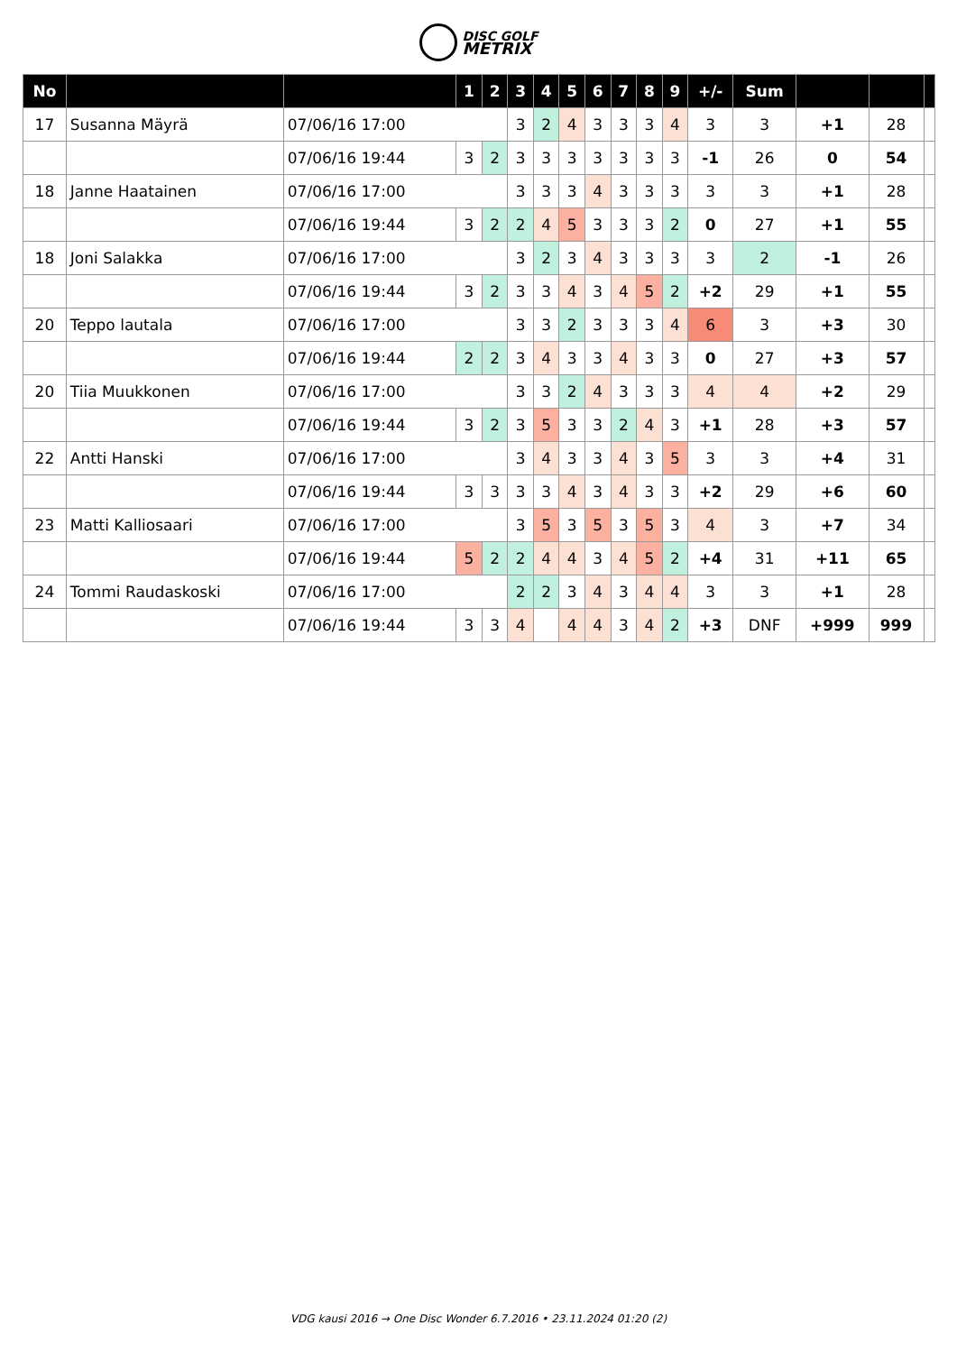DISC GOLF
METRIX
| No | | | | 1 | 2 | 3 | 4 | 5 | 6 | 7 | 8 | 9 | +/- | Sum | | | |
| --- | --- | --- | --- | --- | --- | --- | --- | --- | --- | --- | --- | --- | --- | --- | --- | --- | --- |
| 17 | Susanna Mäyrä | | 07/06/16 17:00 | | | 3 | 2 | 4 | 3 | 3 | 3 | 4 | 3 | 3 | +1 | 28 | |
| | | 07/06/16 19:44 | | 3 | 2 | 3 | 3 | 3 | 3 | 3 | 3 | 3 | -1 | 26 | 0 | 54 | |
| 18 | Janne Haatainen | | 07/06/16 17:00 | | | 3 | 3 | 3 | 4 | 3 | 3 | 3 | 3 | 3 | +1 | 28 | |
| | | 07/06/16 19:44 | | 3 | 2 | 2 | 4 | 5 | 3 | 3 | 3 | 2 | 0 | 27 | +1 | 55 | |
| 18 | Joni Salakka | | 07/06/16 17:00 | | | 3 | 2 | 3 | 4 | 3 | 3 | 3 | 3 | 2 | -1 | 26 | |
| | | 07/06/16 19:44 | | 3 | 2 | 3 | 3 | 4 | 3 | 4 | 5 | 2 | +2 | 29 | +1 | 55 | |
| 20 | Teppo lautala | | 07/06/16 17:00 | | | 3 | 3 | 2 | 3 | 3 | 3 | 4 | 6 | 3 | +3 | 30 | |
| | | 07/06/16 19:44 | | 2 | 2 | 3 | 4 | 3 | 3 | 4 | 3 | 3 | 0 | 27 | +3 | 57 | |
| 20 | Tiia Muukkonen | | 07/06/16 17:00 | | | 3 | 3 | 2 | 4 | 3 | 3 | 3 | 4 | 4 | +2 | 29 | |
| | | 07/06/16 19:44 | | 3 | 2 | 3 | 5 | 3 | 3 | 2 | 4 | 3 | +1 | 28 | +3 | 57 | |
| 22 | Antti Hanski | | 07/06/16 17:00 | | | 3 | 4 | 3 | 3 | 4 | 3 | 5 | 3 | 3 | +4 | 31 | |
| | | 07/06/16 19:44 | | 3 | 3 | 3 | 3 | 4 | 3 | 4 | 3 | 3 | +2 | 29 | +6 | 60 | |
| 23 | Matti Kalliosaari | | 07/06/16 17:00 | | | 3 | 5 | 3 | 5 | 3 | 5 | 3 | 4 | 3 | +7 | 34 | |
| | | 07/06/16 19:44 | | 5 | 2 | 2 | 4 | 4 | 3 | 4 | 5 | 2 | +4 | 31 | +11 | 65 | |
| 24 | Tommi Raudaskoski | | 07/06/16 17:00 | | | 2 | 2 | 3 | 4 | 3 | 4 | 4 | 3 | 3 | +1 | 28 | |
| | | 07/06/16 19:44 | | 3 | 3 | 4 | | 4 | 4 | 3 | 4 | 2 | +3 | DNF | +999 | 999 | |
VDG kausi 2016 → One Disc Wonder 6.7.2016 • 23.11.2024 01:20 (2)